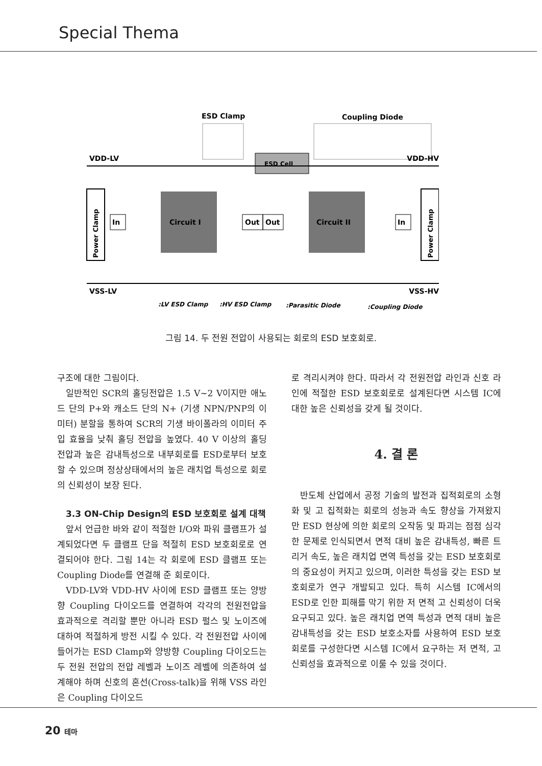Special Thema
ESD Clamp
Coupling Diode
ESD Cell
VDD-LV
VDD-HV
Power Clamp
Power Clamp
Circuit I
Circuit II
In
Out
Out
In
VSS-LV
VSS-HV
:LV ESD Clamp
:HV ESD Clamp
:Parasitic Diode
:Coupling Diode
그림 14. 두 전원 전압이 사용되는 회로의 ESD 보호회로.
구조에 대한 그림이다.
일반적인 SCR의 홀딩전압은 1.5 V~2 V이지만 애노드 단의 P+와 캐소드 단의 N+ (기생 NPN/PNP의 이미터) 분할을 통하여 SCR의 기생 바이폴라의 이미터 주입 효율을 낮춰 홀딩 전압을 높였다. 40 V 이상의 홀딩 전압과 높은 감내특성으로 내부회로를 ESD로부터 보호할 수 있으며 정상상태에서의 높은 래치업 특성으로 회로의 신뢰성이 보장 된다.
3.3 ON-Chip Design의 ESD 보호회로 설계 대책
앞서 언급한 바와 같이 적절한 I/O와 파워 클램프가 설계되었다면 두 클램프 단을 적절히 ESD 보호회로로 연결되어야 한다. 그림 14는 각 회로에 ESD 클램프 또는 Coupling Diode를 연결해 준 회로이다.
VDD-LV와 VDD-HV 사이에 ESD 클램프 또는 양방향 Coupling 다이오드를 연결하여 각각의 전원전압을 효과적으로 격리할 뿐만 아니라 ESD 펄스 및 노이즈에 대하여 적절하게 방전 시킬 수 있다. 각 전원전압 사이에 들어가는 ESD Clamp와 양방향 Coupling 다이오드는 두 전원 전압의 전압 레벨과 노이즈 레벨에 의존하여 설계해야 하며 신호의 혼선(Cross-talk)을 위해 VSS 라인은 Coupling 다이오드
로 격리시켜야 한다. 따라서 각 전원전압 라인과 신호 라인에 적절한 ESD 보호회로로 설계된다면 시스템 IC에 대한 높은 신뢰성을 갖게 될 것이다.
4. 결 론
반도체 산업에서 공정 기술의 발전과 집적회로의 소형화 및 고 집적화는 회로의 성능과 속도 향상을 가져왔지만 ESD 현상에 의한 회로의 오작동 및 파괴는 점점 심각한 문제로 인식되면서 면적 대비 높은 감내특성, 빠른 트리거 속도, 높은 래치업 면역 특성을 갖는 ESD 보호회로의 중요성이 커지고 있으며, 이러한 특성을 갖는 ESD 보호회로가 연구 개발되고 있다. 특히 시스템 IC에서의 ESD로 인한 피해를 막기 위한 저 면적 고 신뢰성이 더욱 요구되고 있다. 높은 래치업 면역 특성과 면적 대비 높은 감내특성을 갖는 ESD 보호소자를 사용하여 ESD 보호회로를 구성한다면 시스템 IC에서 요구하는 저 면적, 고 신뢰성을 효과적으로 이룰 수 있을 것이다.
20 테마